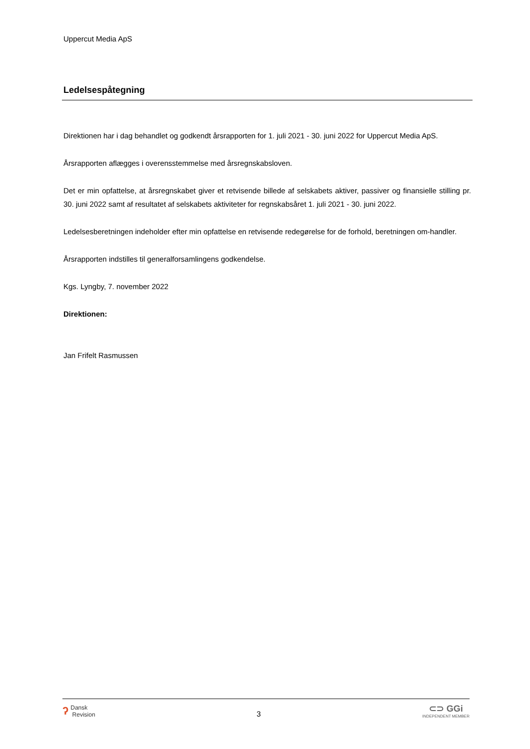Uppercut Media ApS
Ledelsespåtegning
Direktionen har i dag behandlet og godkendt årsrapporten for 1. juli 2021 - 30. juni 2022 for Uppercut Media ApS.
Årsrapporten aflægges i overensstemmelse med årsregnskabsloven.
Det er min opfattelse, at årsregnskabet giver et retvisende billede af selskabets aktiver, passiver og finansielle stilling pr. 30. juni 2022 samt af resultatet af selskabets aktiviteter for regnskabsåret 1. juli 2021 - 30. juni 2022.
Ledelsesberetningen indeholder efter min opfattelse en retvisende redegørelse for de forhold, beretningen om-handler.
Årsrapporten indstilles til generalforsamlingens godkendelse.
Kgs. Lyngby, 7. november 2022
Direktionen:
Jan Frifelt Rasmussen
ʔ
Dansk
Revision
3
⊂⊃ GGi
INDEPENDENT MEMBER